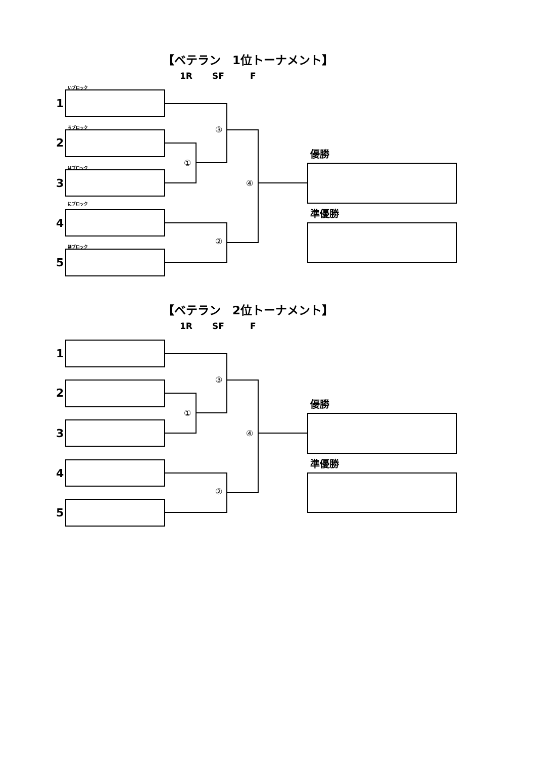【ベテラン　1位トーナメント】
1R SF F
いブロック
1
ろブロック ③
2
優勝
①
はブロック
3 ④
にブロック
準優勝
4
②
ほブロック
5
【ベテラン　2位トーナメント】
1R SF F
1
③
2
優勝
①
3 ④
準優勝
4
②
5